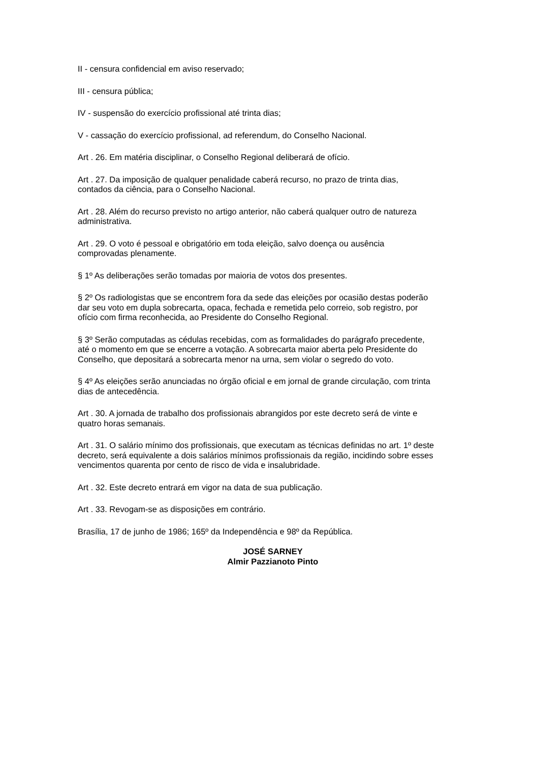II - censura confidencial em aviso reservado;
III - censura pública;
IV - suspensão do exercício profissional até trinta dias;
V - cassação do exercício profissional, ad referendum, do Conselho Nacional.
Art . 26. Em matéria disciplinar, o Conselho Regional deliberará de ofício.
Art . 27. Da imposição de qualquer penalidade caberá recurso, no prazo de trinta dias,
contados da ciência, para o Conselho Nacional.
Art . 28. Além do recurso previsto no artigo anterior, não caberá qualquer outro de natureza
administrativa.
Art . 29. O voto é pessoal e obrigatório em toda eleição, salvo doença ou ausência
comprovadas plenamente.
§ 1º As deliberações serão tomadas por maioria de votos dos presentes.
§ 2º Os radiologistas que se encontrem fora da sede das eleições por ocasião destas poderão
dar seu voto em dupla sobrecarta, opaca, fechada e remetida pelo correio, sob registro, por
ofício com firma reconhecida, ao Presidente do Conselho Regional.
§ 3º Serão computadas as cédulas recebidas, com as formalidades do parágrafo precedente,
até o momento em que se encerre a votação. A sobrecarta maior aberta pelo Presidente do
Conselho, que depositará a sobrecarta menor na urna, sem violar o segredo do voto.
§ 4º As eleições serão anunciadas no órgão oficial e em jornal de grande circulação, com trinta
dias de antecedência.
Art . 30. A jornada de trabalho dos profissionais abrangidos por este decreto será de vinte e
quatro horas semanais.
Art . 31. O salário mínimo dos profissionais, que executam as técnicas definidas no art. 1º deste
decreto, será equivalente a dois salários mínimos profissionais da região, incidindo sobre esses
vencimentos quarenta por cento de risco de vida e insalubridade.
Art . 32. Este decreto entrará em vigor na data de sua publicação.
Art . 33. Revogam-se as disposições em contrário.
Brasília, 17 de junho de 1986; 165º da Independência e 98º da República.
JOSÉ SARNEY
Almir Pazzianoto Pinto